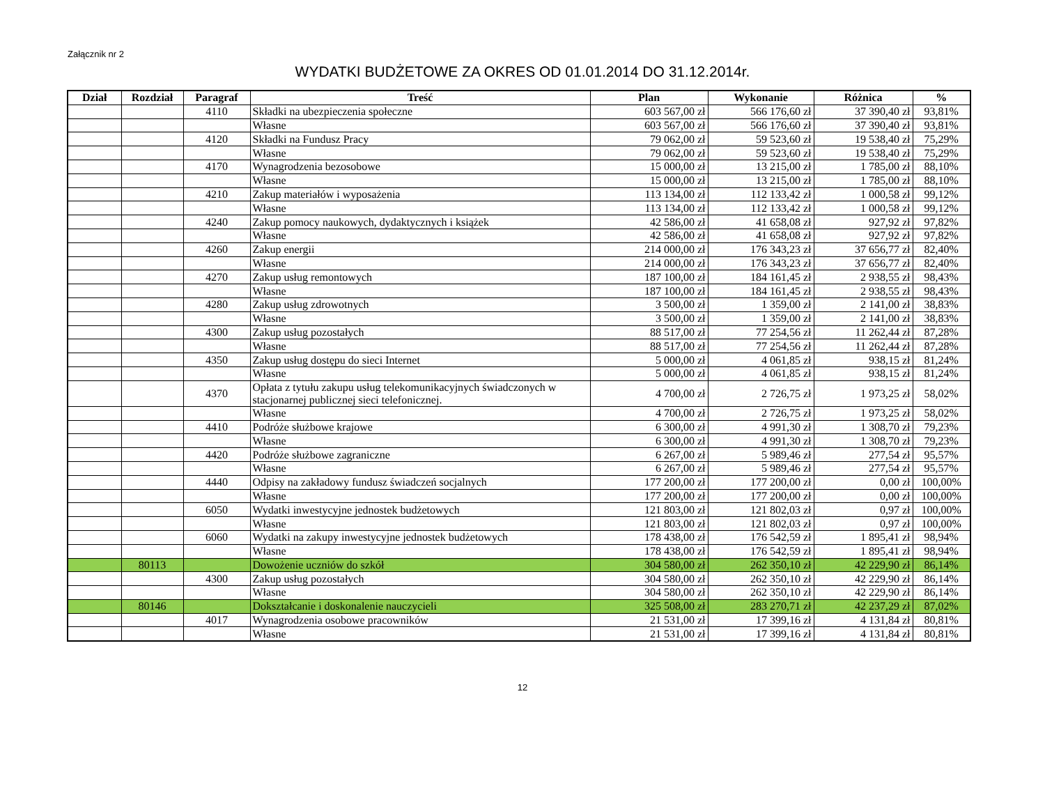Załącznik nr 2
WYDATKI BUDŻETOWE ZA OKRES OD 01.01.2014 DO 31.12.2014r.
| Dział | Rozdział | Paragraf | Treść | Plan | Wykonanie | Różnica | % |
| --- | --- | --- | --- | --- | --- | --- | --- |
| | | 4110 | Składki na ubezpieczenia społeczne | 603 567,00 zł | 566 176,60 zł | 37 390,40 zł | 93,81% |
| | | | Własne | 603 567,00 zł | 566 176,60 zł | 37 390,40 zł | 93,81% |
| | | 4120 | Składki na Fundusz Pracy | 79 062,00 zł | 59 523,60 zł | 19 538,40 zł | 75,29% |
| | | | Własne | 79 062,00 zł | 59 523,60 zł | 19 538,40 zł | 75,29% |
| | | 4170 | Wynagrodzenia bezosobowe | 15 000,00 zł | 13 215,00 zł | 1 785,00 zł | 88,10% |
| | | | Własne | 15 000,00 zł | 13 215,00 zł | 1 785,00 zł | 88,10% |
| | | 4210 | Zakup materiałów i wyposażenia | 113 134,00 zł | 112 133,42 zł | 1 000,58 zł | 99,12% |
| | | | Własne | 113 134,00 zł | 112 133,42 zł | 1 000,58 zł | 99,12% |
| | | 4240 | Zakup pomocy naukowych, dydaktycznych i książek | 42 586,00 zł | 41 658,08 zł | 927,92 zł | 97,82% |
| | | | Własne | 42 586,00 zł | 41 658,08 zł | 927,92 zł | 97,82% |
| | | 4260 | Zakup energii | 214 000,00 zł | 176 343,23 zł | 37 656,77 zł | 82,40% |
| | | | Własne | 214 000,00 zł | 176 343,23 zł | 37 656,77 zł | 82,40% |
| | | 4270 | Zakup usług remontowych | 187 100,00 zł | 184 161,45 zł | 2 938,55 zł | 98,43% |
| | | | Własne | 187 100,00 zł | 184 161,45 zł | 2 938,55 zł | 98,43% |
| | | 4280 | Zakup usług zdrowotnych | 3 500,00 zł | 1 359,00 zł | 2 141,00 zł | 38,83% |
| | | | Własne | 3 500,00 zł | 1 359,00 zł | 2 141,00 zł | 38,83% |
| | | 4300 | Zakup usług pozostałych | 88 517,00 zł | 77 254,56 zł | 11 262,44 zł | 87,28% |
| | | | Własne | 88 517,00 zł | 77 254,56 zł | 11 262,44 zł | 87,28% |
| | | 4350 | Zakup usług dostępu do sieci Internet | 5 000,00 zł | 4 061,85 zł | 938,15 zł | 81,24% |
| | | | Własne | 5 000,00 zł | 4 061,85 zł | 938,15 zł | 81,24% |
| | | 4370 | Opłata z tytułu zakupu usług telekomunikacyjnych świadczonych w stacjonarnej publicznej sieci telefonicznej. | 4 700,00 zł | 2 726,75 zł | 1 973,25 zł | 58,02% |
| | | | Własne | 4 700,00 zł | 2 726,75 zł | 1 973,25 zł | 58,02% |
| | | 4410 | Podróże służbowe krajowe | 6 300,00 zł | 4 991,30 zł | 1 308,70 zł | 79,23% |
| | | | Własne | 6 300,00 zł | 4 991,30 zł | 1 308,70 zł | 79,23% |
| | | 4420 | Podróże służbowe zagraniczne | 6 267,00 zł | 5 989,46 zł | 277,54 zł | 95,57% |
| | | | Własne | 6 267,00 zł | 5 989,46 zł | 277,54 zł | 95,57% |
| | | 4440 | Odpisy na zakładowy fundusz świadczeń socjalnych | 177 200,00 zł | 177 200,00 zł | 0,00 zł | 100,00% |
| | | | Własne | 177 200,00 zł | 177 200,00 zł | 0,00 zł | 100,00% |
| | | 6050 | Wydatki inwestycyjne jednostek budżetowych | 121 803,00 zł | 121 802,03 zł | 0,97 zł | 100,00% |
| | | | Własne | 121 803,00 zł | 121 802,03 zł | 0,97 zł | 100,00% |
| | | 6060 | Wydatki na zakupy inwestycyjne jednostek budżetowych | 178 438,00 zł | 176 542,59 zł | 1 895,41 zł | 98,94% |
| | | | Własne | 178 438,00 zł | 176 542,59 zł | 1 895,41 zł | 98,94% |
| | 80113 | | Dowożenie uczniów do szkół | 304 580,00 zł | 262 350,10 zł | 42 229,90 zł | 86,14% |
| | | 4300 | Zakup usług pozostałych | 304 580,00 zł | 262 350,10 zł | 42 229,90 zł | 86,14% |
| | | | Własne | 304 580,00 zł | 262 350,10 zł | 42 229,90 zł | 86,14% |
| | 80146 | | Dokształcanie i doskonalenie nauczycieli | 325 508,00 zł | 283 270,71 zł | 42 237,29 zł | 87,02% |
| | | 4017 | Wynagrodzenia osobowe pracowników | 21 531,00 zł | 17 399,16 zł | 4 131,84 zł | 80,81% |
| | | | Własne | 21 531,00 zł | 17 399,16 zł | 4 131,84 zł | 80,81% |
12